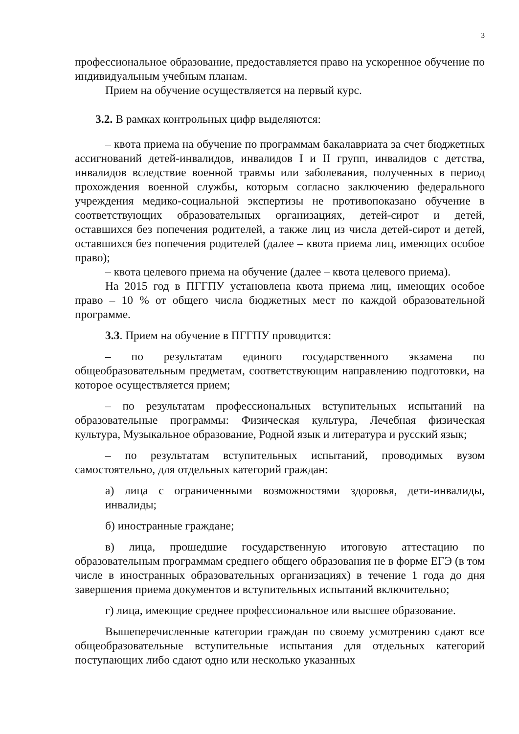3
профессиональное образование, предоставляется право на ускоренное обучение по индивидуальным учебным планам.
Прием на обучение осуществляется на первый курс.
3.2. В рамках контрольных цифр выделяются:
– квота приема на обучение по программам бакалавриата за счет бюджетных ассигнований детей-инвалидов, инвалидов I и II групп, инвалидов с детства, инвалидов вследствие военной травмы или заболевания, полученных в период прохождения военной службы, которым согласно заключению федерального учреждения медико-социальной экспертизы не противопоказано обучение в соответствующих образовательных организациях, детей-сирот и детей, оставшихся без попечения родителей, а также лиц из числа детей-сирот и детей, оставшихся без попечения родителей (далее – квота приема лиц, имеющих особое право);
– квота целевого приема на обучение (далее – квота целевого приема).
На 2015 год в ПГГПУ установлена квота приема лиц, имеющих особое право – 10 % от общего числа бюджетных мест по каждой образовательной программе.
3.3. Прием на обучение в ПГГПУ проводится:
– по результатам единого государственного экзамена по общеобразовательным предметам, соответствующим направлению подготовки, на которое осуществляется прием;
– по результатам профессиональных вступительных испытаний на образовательные программы: Физическая культура, Лечебная физическая культура, Музыкальное образование, Родной язык и литература и русский язык;
– по результатам вступительных испытаний, проводимых вузом самостоятельно, для отдельных категорий граждан:
а) лица с ограниченными возможностями здоровья, дети-инвалиды, инвалиды;
б) иностранные граждане;
в) лица, прошедшие государственную итоговую аттестацию по образовательным программам среднего общего образования не в форме ЕГЭ (в том числе в иностранных образовательных организациях) в течение 1 года до дня завершения приема документов и вступительных испытаний включительно;
г) лица, имеющие среднее профессиональное или высшее образование.
Вышеперечисленные категории граждан по своему усмотрению сдают все общеобразовательные вступительные испытания для отдельных категорий поступающих либо сдают одно или несколько указанных